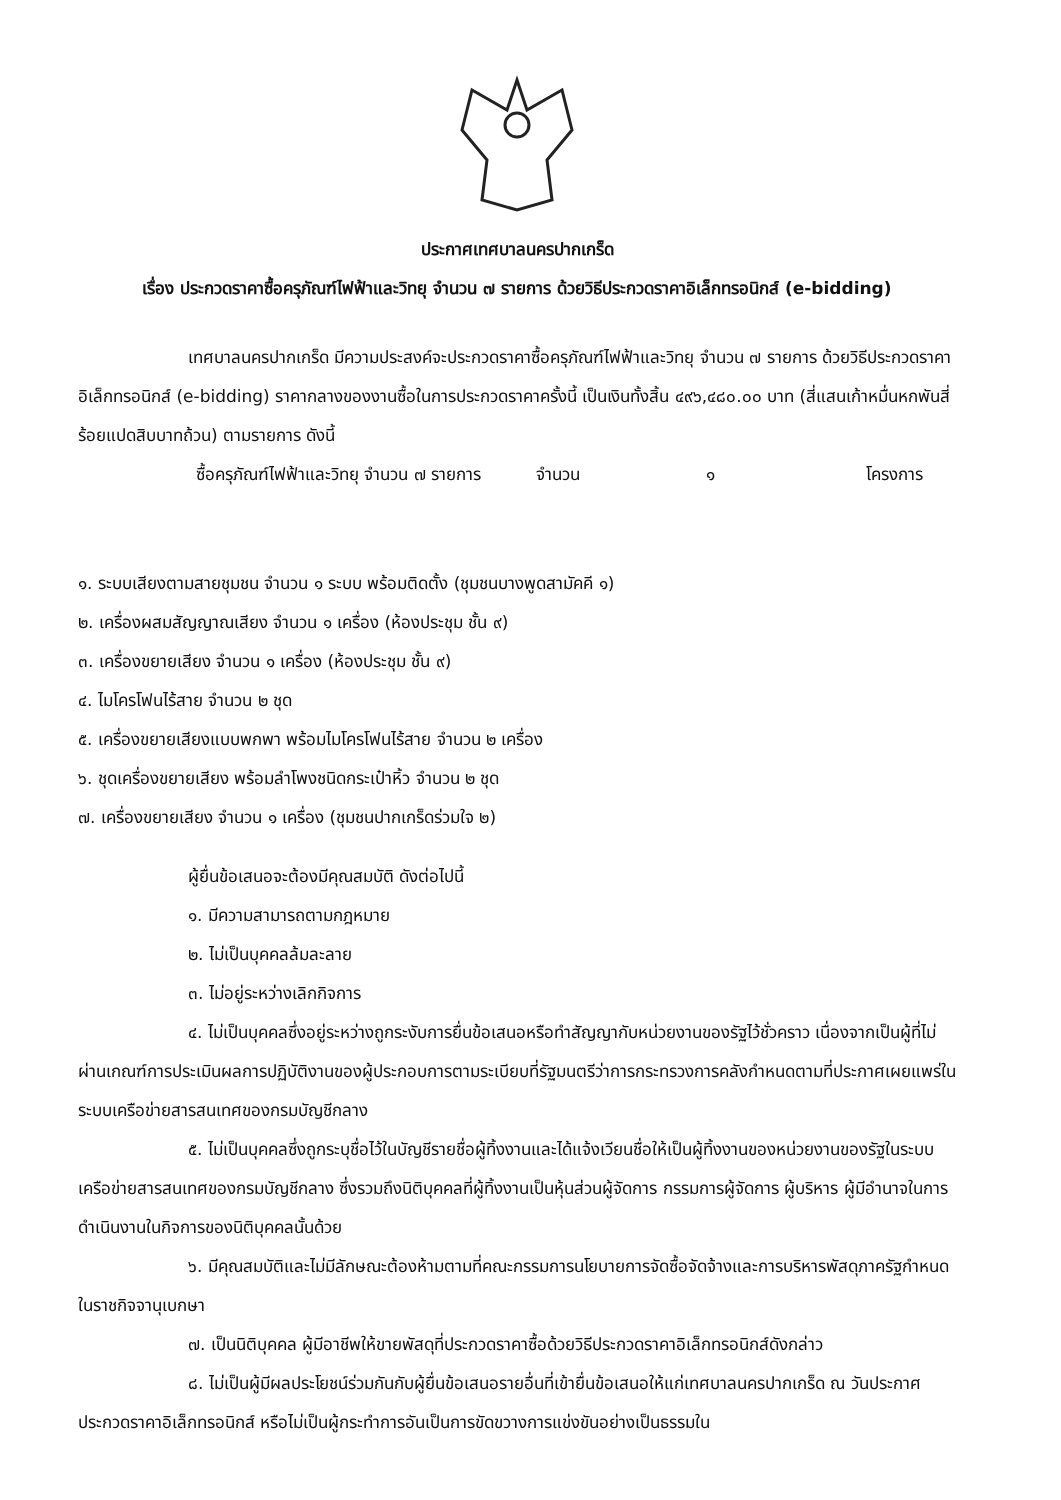ประกาศเทศบาลนครปากเกร็ด
เรื่อง ประกวดราคาซื้อครุภัณฑ์ไฟฟ้าและวิทยุ จำนวน ๗ รายการ ด้วยวิธีประกวดราคาอิเล็กทรอนิกส์ (e-bidding)
เทศบาลนครปากเกร็ด มีความประสงค์จะประกวดราคาซื้อครุภัณฑ์ไฟฟ้าและวิทยุ จำนวน ๗ รายการ ด้วยวิธีประกวดราคาอิเล็กทรอนิกส์ (e-bidding) ราคากลางของงานซื้อในการประกวดราคาครั้งนี้ เป็นเงินทั้งสิ้น ๔๙๖,๔๘๐.๐๐ บาท (สี่แสนเก้าหมื่นหกพันสี่ร้อยแปดสิบบาทถ้วน) ตามรายการ ดังนี้
ซื้อครุภัณฑ์ไฟฟ้าและวิทยุ จำนวน ๗ รายการ จำนวน ๑ โครงการ
๑. ระบบเสียงตามสายชุมชน จำนวน ๑ ระบบ พร้อมติดตั้ง (ชุมชนบางพูดสามัคคี ๑)
๒. เครื่องผสมสัญญาณเสียง จำนวน ๑ เครื่อง (ห้องประชุม ชั้น ๙)
๓. เครื่องขยายเสียง จำนวน ๑ เครื่อง (ห้องประชุม ชั้น ๙)
๔. ไมโครโฟนไร้สาย จำนวน ๒ ชุด
๕. เครื่องขยายเสียงแบบพกพา พร้อมไมโครโฟนไร้สาย จำนวน ๒ เครื่อง
๖. ชุดเครื่องขยายเสียง พร้อมลำโพงชนิดกระเป๋าหิ้ว จำนวน ๒ ชุด
๗. เครื่องขยายเสียง จำนวน ๑ เครื่อง (ชุมชนปากเกร็ดร่วมใจ ๒)
ผู้ยื่นข้อเสนอจะต้องมีคุณสมบัติ ดังต่อไปนี้
๑. มีความสามารถตามกฎหมาย
๒. ไม่เป็นบุคคลล้มละลาย
๓. ไม่อยู่ระหว่างเลิกกิจการ
๔. ไม่เป็นบุคคลซึ่งอยู่ระหว่างถูกระงับการยื่นข้อเสนอหรือทำสัญญากับหน่วยงานของรัฐไว้ชั่วคราว เนื่องจากเป็นผู้ที่ไม่ผ่านเกณฑ์การประเมินผลการปฏิบัติงานของผู้ประกอบการตามระเบียบที่รัฐมนตรีว่าการกระทรวงการคลังกำหนดตามที่ประกาศเผยแพร่ในระบบเครือข่ายสารสนเทศของกรมบัญชีกลาง
๕. ไม่เป็นบุคคลซึ่งถูกระบุชื่อไว้ในบัญชีรายชื่อผู้ทิ้งงานและได้แจ้งเวียนชื่อให้เป็นผู้ทิ้งงานของหน่วยงานของรัฐในระบบเครือข่ายสารสนเทศของกรมบัญชีกลาง ซึ่งรวมถึงนิติบุคคลที่ผู้ทิ้งงานเป็นหุ้นส่วนผู้จัดการ กรรมการผู้จัดการ ผู้บริหาร ผู้มีอำนาจในการดำเนินงานในกิจการของนิติบุคคลนั้นด้วย
๖. มีคุณสมบัติและไม่มีลักษณะต้องห้ามตามที่คณะกรรมการนโยบายการจัดซื้อจัดจ้างและการบริหารพัสดุภาครัฐกำหนดในราชกิจจานุเบกษา
๗. เป็นนิติบุคคล ผู้มีอาชีพให้ขายพัสดุที่ประกวดราคาซื้อด้วยวิธีประกวดราคาอิเล็กทรอนิกส์ดังกล่าว
๘. ไม่เป็นผู้มีผลประโยชน์ร่วมกันกับผู้ยื่นข้อเสนอรายอื่นที่เข้ายื่นข้อเสนอให้แก่เทศบาลนครปากเกร็ด ณ วันประกาศประกวดราคาอิเล็กทรอนิกส์ หรือไม่เป็นผู้กระทำการอันเป็นการขัดขวางการแข่งขันอย่างเป็นธรรมใน